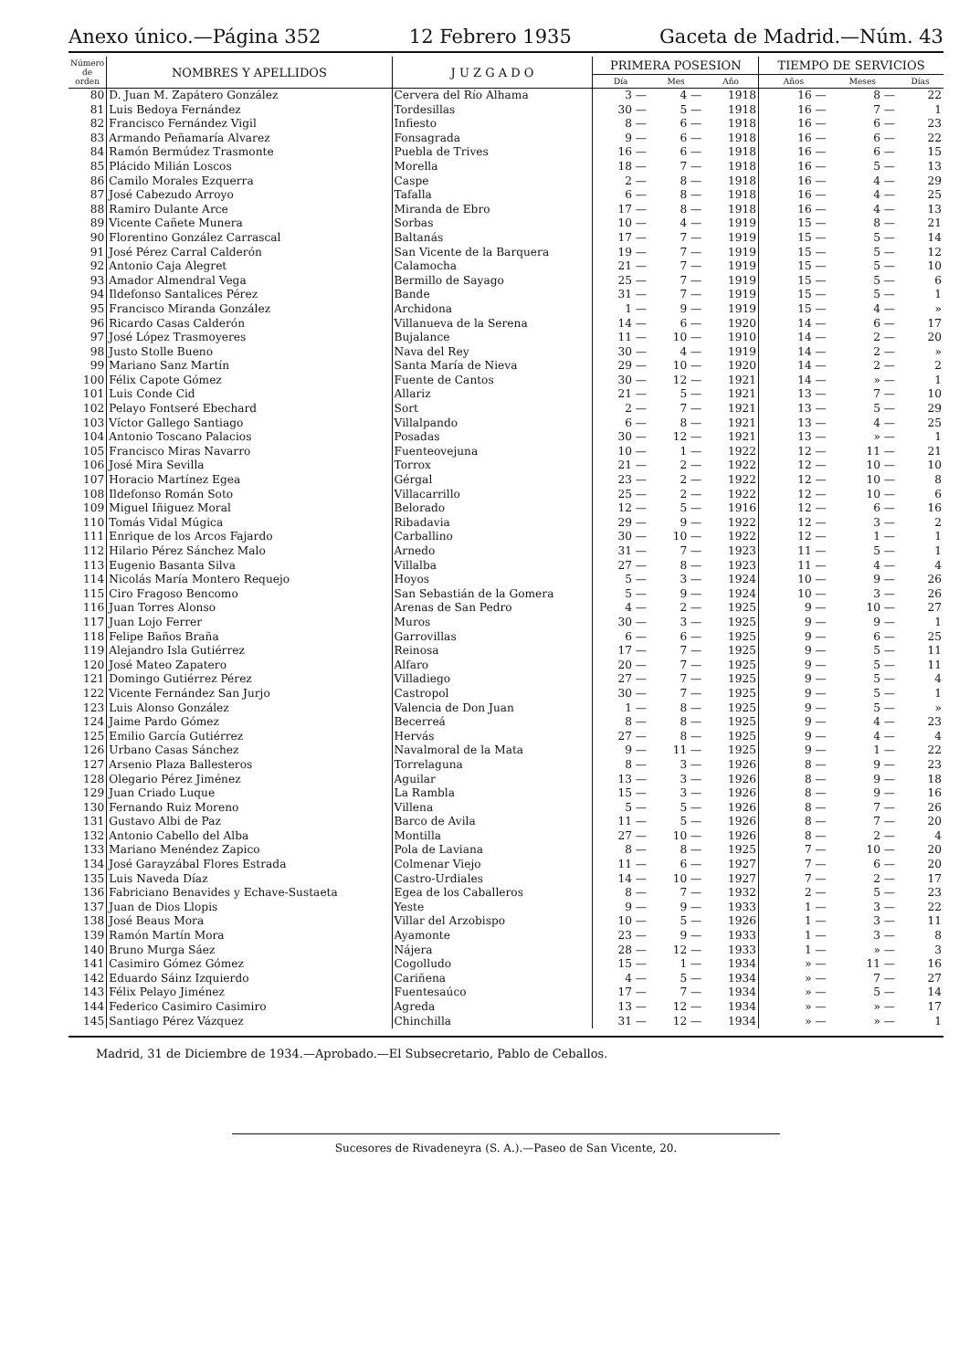Anexo único.—Página 352 12 Febrero 1935 Gaceta de Madrid.—Núm. 43
| Número de orden | NOMBRES Y APELLIDOS | J U Z G A D O | PRIMERA POSESION | | | TIEMPO DE SERVICIOS | | |
| --- | --- | --- | --- | --- | --- | --- | --- | --- |
| | | | Día | Mes | Año | Años | Meses | Días |
| 80 | D. Juan M. Zapátero González | Cervera del Río Alhama | 3 — | 4 — | 1918 | 16 — | 8 — | 22 |
| 81 | Luis Bedoya Fernández | Tordesillas | 30 — | 5 — | 1918 | 16 — | 7 — | 1 |
| 82 | Francisco Fernández Vigil | Infiesto | 8 — | 6 — | 1918 | 16 — | 6 — | 23 |
| 83 | Armando Peñamaría Alvarez | Fonsagrada | 9 — | 6 — | 1918 | 16 — | 6 — | 22 |
| 84 | Ramón Bermúdez Trasmonte | Puebla de Trives | 16 — | 6 — | 1918 | 16 — | 6 — | 15 |
| 85 | Plácido Milián Loscos | Morella | 18 — | 7 — | 1918 | 16 — | 5 — | 13 |
| 86 | Camilo Morales Ezquerra | Caspe | 2 — | 8 — | 1918 | 16 — | 4 — | 29 |
| 87 | José Cabezudo Arroyo | Tafalla | 6 — | 8 — | 1918 | 16 — | 4 — | 25 |
| 88 | Ramiro Dulante Arce | Miranda de Ebro | 17 — | 8 — | 1918 | 16 — | 4 — | 13 |
| 89 | Vicente Cañete Munera | Sorbas | 10 — | 4 — | 1919 | 15 — | 8 — | 21 |
| 90 | Florentino González Carrascal | Baltanás | 17 — | 7 — | 1919 | 15 — | 5 — | 14 |
| 91 | José Pérez Carral Calderón | San Vicente de la Barquera | 19 — | 7 — | 1919 | 15 — | 5 — | 12 |
| 92 | Antonio Caja Alegret | Calamocha | 21 — | 7 — | 1919 | 15 — | 5 — | 10 |
| 93 | Amador Almendral Vega | Bermillo de Sayago | 25 — | 7 — | 1919 | 15 — | 5 — | 6 |
| 94 | Ildefonso Santalices Pérez | Bande | 31 — | 7 — | 1919 | 15 — | 5 — | 1 |
| 95 | Francisco Miranda González | Archidona | 1 — | 9 — | 1919 | 15 — | 4 — | » |
| 96 | Ricardo Casas Calderón | Villanueva de la Serena | 14 — | 6 — | 1920 | 14 — | 6 — | 17 |
| 97 | José López Trasmoyeres | Bujalance | 11 — | 10 — | 1910 | 14 — | 2 — | 20 |
| 98 | Justo Stolle Bueno | Nava del Rey | 30 — | 4 — | 1919 | 14 — | 2 — | » |
| 99 | Mariano Sanz Martín | Santa María de Nieva | 29 — | 10 — | 1920 | 14 — | 2 — | 2 |
| 100 | Félix Capote Gómez | Fuente de Cantos | 30 — | 12 — | 1921 | 14 — | » — | 1 |
| 101 | Luis Conde Cid | Allariz | 21 — | 5 — | 1921 | 13 — | 7 — | 10 |
| 102 | Pelayo Fontseré Ebechard | Sort | 2 — | 7 — | 1921 | 13 — | 5 — | 29 |
| 103 | Víctor Gallego Santiago | Villalpando | 6 — | 8 — | 1921 | 13 — | 4 — | 25 |
| 104 | Antonio Toscano Palacios | Posadas | 30 — | 12 — | 1921 | 13 — | » — | 1 |
| 105 | Francisco Miras Navarro | Fuenteovejuna | 10 — | 1 — | 1922 | 12 — | 11 — | 21 |
| 106 | José Mira Sevilla | Torrox | 21 — | 2 — | 1922 | 12 — | 10 — | 10 |
| 107 | Horacio Martínez Egea | Gérgal | 23 — | 2 — | 1922 | 12 — | 10 — | 8 |
| 108 | Ildefonso Román Soto | Villacarrillo | 25 — | 2 — | 1922 | 12 — | 10 — | 6 |
| 109 | Miguel Iñiguez Moral | Belorado | 12 — | 5 — | 1916 | 12 — | 6 — | 16 |
| 110 | Tomás Vidal Múgica | Ribadavia | 29 — | 9 — | 1922 | 12 — | 3 — | 2 |
| 111 | Enrique de los Arcos Fajardo | Carballino | 30 — | 10 — | 1922 | 12 — | 1 — | 1 |
| 112 | Hilario Pérez Sánchez Malo | Arnedo | 31 — | 7 — | 1923 | 11 — | 5 — | 1 |
| 113 | Eugenio Basanta Silva | Villalba | 27 — | 8 — | 1923 | 11 — | 4 — | 4 |
| 114 | Nicolás María Montero Requejo | Hoyos | 5 — | 3 — | 1924 | 10 — | 9 — | 26 |
| 115 | Ciro Fragoso Bencomo | San Sebastián de la Gomera | 5 — | 9 — | 1924 | 10 — | 3 — | 26 |
| 116 | Juan Torres Alonso | Arenas de San Pedro | 4 — | 2 — | 1925 | 9 — | 10 — | 27 |
| 117 | Juan Lojo Ferrer | Muros | 30 — | 3 — | 1925 | 9 — | 9 — | 1 |
| 118 | Felipe Baños Braña | Garrovillas | 6 — | 6 — | 1925 | 9 — | 6 — | 25 |
| 119 | Alejandro Isla Gutiérrez | Reinosa | 17 — | 7 — | 1925 | 9 — | 5 — | 11 |
| 120 | José Mateo Zapatero | Alfaro | 20 — | 7 — | 1925 | 9 — | 5 — | 11 |
| 121 | Domingo Gutiérrez Pérez | Villadiego | 27 — | 7 — | 1925 | 9 — | 5 — | 4 |
| 122 | Vicente Fernández San Jurjo | Castropol | 30 — | 7 — | 1925 | 9 — | 5 — | 1 |
| 123 | Luis Alonso González | Valencia de Don Juan | 1 — | 8 — | 1925 | 9 — | 5 — | » |
| 124 | Jaime Pardo Gómez | Becerreá | 8 — | 8 — | 1925 | 9 — | 4 — | 23 |
| 125 | Emilio García Gutiérrez | Hervás | 27 — | 8 — | 1925 | 9 — | 4 — | 4 |
| 126 | Urbano Casas Sánchez | Navalmoral de la Mata | 9 — | 11 — | 1925 | 9 — | 1 — | 22 |
| 127 | Arsenio Plaza Ballesteros | Torrelaguna | 8 — | 3 — | 1926 | 8 — | 9 — | 23 |
| 128 | Olegario Pérez Jiménez | Aguilar | 13 — | 3 — | 1926 | 8 — | 9 — | 18 |
| 129 | Juan Criado Luque | La Rambla | 15 — | 3 — | 1926 | 8 — | 9 — | 16 |
| 130 | Fernando Ruiz Moreno | Villena | 5 — | 5 — | 1926 | 8 — | 7 — | 26 |
| 131 | Gustavo Albi de Paz | Barco de Avila | 11 — | 5 — | 1926 | 8 — | 7 — | 20 |
| 132 | Antonio Cabello del Alba | Montilla | 27 — | 10 — | 1926 | 8 — | 2 — | 4 |
| 133 | Mariano Menéndez Zapico | Pola de Laviana | 8 — | 8 — | 1925 | 7 — | 10 — | 20 |
| 134 | José Garayzábal Flores Estrada | Colmenar Viejo | 11 — | 6 — | 1927 | 7 — | 6 — | 20 |
| 135 | Luis Naveda Díaz | Castro-Urdiales | 14 — | 10 — | 1927 | 7 — | 2 — | 17 |
| 136 | Fabriciano Benavides y Echave-Sustaeta | Egea de los Caballeros | 8 — | 7 — | 1932 | 2 — | 5 — | 23 |
| 137 | Juan de Dios Llopis | Yeste | 9 — | 9 — | 1933 | 1 — | 3 — | 22 |
| 138 | José Beaus Mora | Villar del Arzobispo | 10 — | 5 — | 1926 | 1 — | 3 — | 11 |
| 139 | Ramón Martín Mora | Ayamonte | 23 — | 9 — | 1933 | 1 — | 3 — | 8 |
| 140 | Bruno Murga Sáez | Nájera | 28 — | 12 — | 1933 | 1 — | » — | 3 |
| 141 | Casimiro Gómez Gómez | Cogolludo | 15 — | 1 — | 1934 | » — | 11 — | 16 |
| 142 | Eduardo Sáinz Izquierdo | Cariñena | 4 — | 5 — | 1934 | » — | 7 — | 27 |
| 143 | Félix Pelayo Jiménez | Fuentesaúco | 17 — | 7 — | 1934 | » — | 5 — | 14 |
| 144 | Federico Casimiro Casimiro | Agreda | 13 — | 12 — | 1934 | » — | » — | 17 |
| 145 | Santiago Pérez Vázquez | Chinchilla | 31 — | 12 — | 1934 | » — | » — | 1 |
Madrid, 31 de Diciembre de 1934.—Aprobado.—El Subsecretario, Pablo de Ceballos.
Sucesores de Rivadeneyra (S. A.).—Paseo de San Vicente, 20.